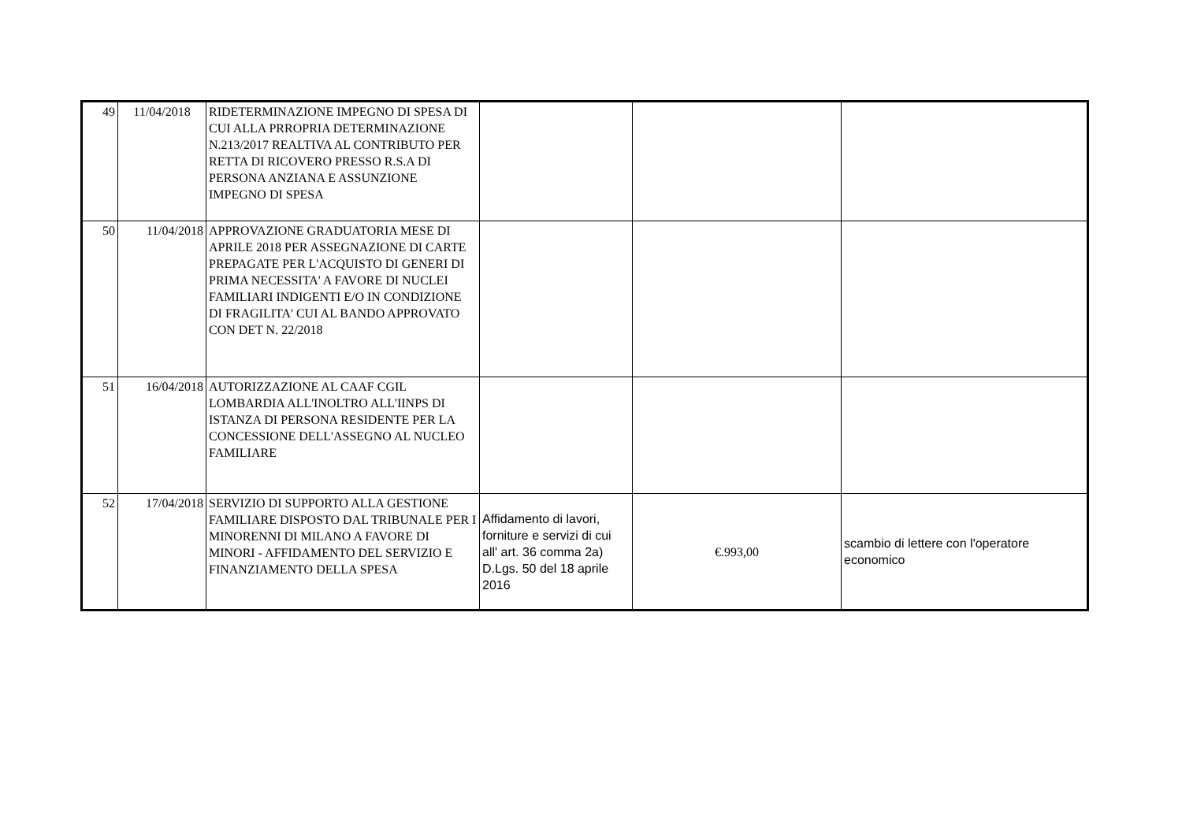| 49 | 11/04/2018 | RIDETERMINAZIONE IMPEGNO DI SPESA DI CUI ALLA PRROPRIA DETERMINAZIONE N.213/2017 REALTIVA AL CONTRIBUTO PER RETTA DI RICOVERO PRESSO R.S.A DI PERSONA ANZIANA E ASSUNZIONE IMPEGNO DI SPESA | | | |
| 50 | 11/04/2018 | APPROVAZIONE GRADUATORIA MESE DI APRILE 2018 PER ASSEGNAZIONE DI CARTE PREPAGATE PER L'ACQUISTO DI GENERI DI PRIMA NECESSITA' A FAVORE DI NUCLEI FAMILIARI INDIGENTI E/O IN CONDIZIONE DI FRAGILITA' CUI AL BANDO APPROVATO CON DET N. 22/2018 | | | |
| 51 | 16/04/2018 | AUTORIZZAZIONE AL CAAF CGIL LOMBARDIA ALL'INOLTRO ALL'IINPS DI ISTANZA DI PERSONA RESIDENTE PER LA CONCESSIONE DELL'ASSEGNO AL NUCLEO FAMILIARE | | | |
| 52 | 17/04/2018 | SERVIZIO DI SUPPORTO ALLA GESTIONE FAMILIARE DISPOSTO DAL TRIBUNALE PER I MINORENNI DI MILANO A FAVORE DI MINORI - AFFIDAMENTO DEL SERVIZIO E FINANZIAMENTO DELLA SPESA | Affidamento di lavori, forniture e servizi di cui all' art. 36 comma 2a) D.Lgs. 50 del 18 aprile 2016 | €.993,00 | scambio di lettere con l'operatore economico |